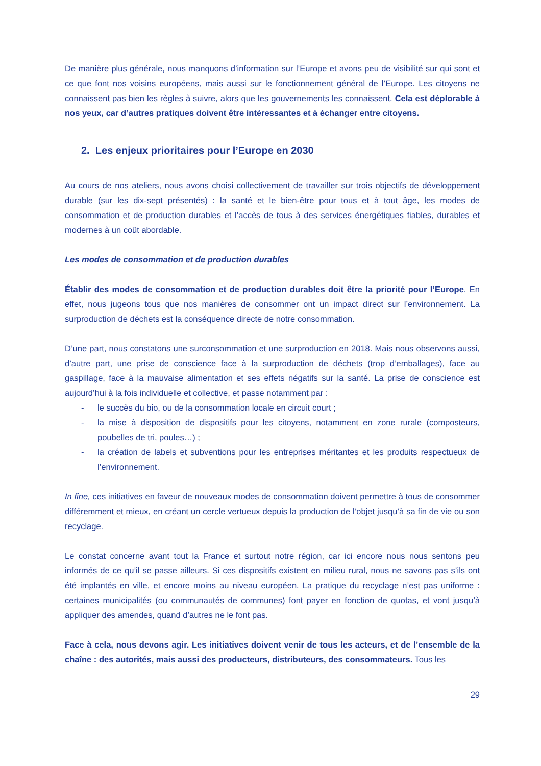De manière plus générale, nous manquons d’information sur l’Europe et avons peu de visibilité sur qui sont et ce que font nos voisins européens, mais aussi sur le fonctionnement général de l’Europe. Les citoyens ne connaissent pas bien les règles à suivre, alors que les gouvernements les connaissent. Cela est déplorable à nos yeux, car d’autres pratiques doivent être intéressantes et à échanger entre citoyens.
2. Les enjeux prioritaires pour l’Europe en 2030
Au cours de nos ateliers, nous avons choisi collectivement de travailler sur trois objectifs de développement durable (sur les dix-sept présentés) : la santé et le bien-être pour tous et à tout âge, les modes de consommation et de production durables et l’accès de tous à des services énergétiques fiables, durables et modernes à un coût abordable.
Les modes de consommation et de production durables
Établir des modes de consommation et de production durables doit être la priorité pour l’Europe. En effet, nous jugeons tous que nos manières de consommer ont un impact direct sur l’environnement. La surproduction de déchets est la conséquence directe de notre consommation.
D’une part, nous constatons une surconsommation et une surproduction en 2018. Mais nous observons aussi, d’autre part, une prise de conscience face à la surproduction de déchets (trop d’emballages), face au gaspillage, face à la mauvaise alimentation et ses effets négatifs sur la santé. La prise de conscience est aujourd’hui à la fois individuelle et collective, et passe notamment par :
- le succès du bio, ou de la consommation locale en circuit court ;
- la mise à disposition de dispositifs pour les citoyens, notamment en zone rurale (composteurs, poubelles de tri, poules…) ;
- la création de labels et subventions pour les entreprises méritantes et les produits respectueux de l’environnement.
In fine, ces initiatives en faveur de nouveaux modes de consommation doivent permettre à tous de consommer différemment et mieux, en créant un cercle vertueux depuis la production de l’objet jusqu’à sa fin de vie ou son recyclage.
Le constat concerne avant tout la France et surtout notre région, car ici encore nous nous sentons peu informés de ce qu’il se passe ailleurs. Si ces dispositifs existent en milieu rural, nous ne savons pas s’ils ont été implantés en ville, et encore moins au niveau européen. La pratique du recyclage n’est pas uniforme : certaines municipalités (ou communautés de communes) font payer en fonction de quotas, et vont jusqu’à appliquer des amendes, quand d’autres ne le font pas.
Face à cela, nous devons agir. Les initiatives doivent venir de tous les acteurs, et de l’ensemble de la chaîne : des autorités, mais aussi des producteurs, distributeurs, des consommateurs. Tous les
29